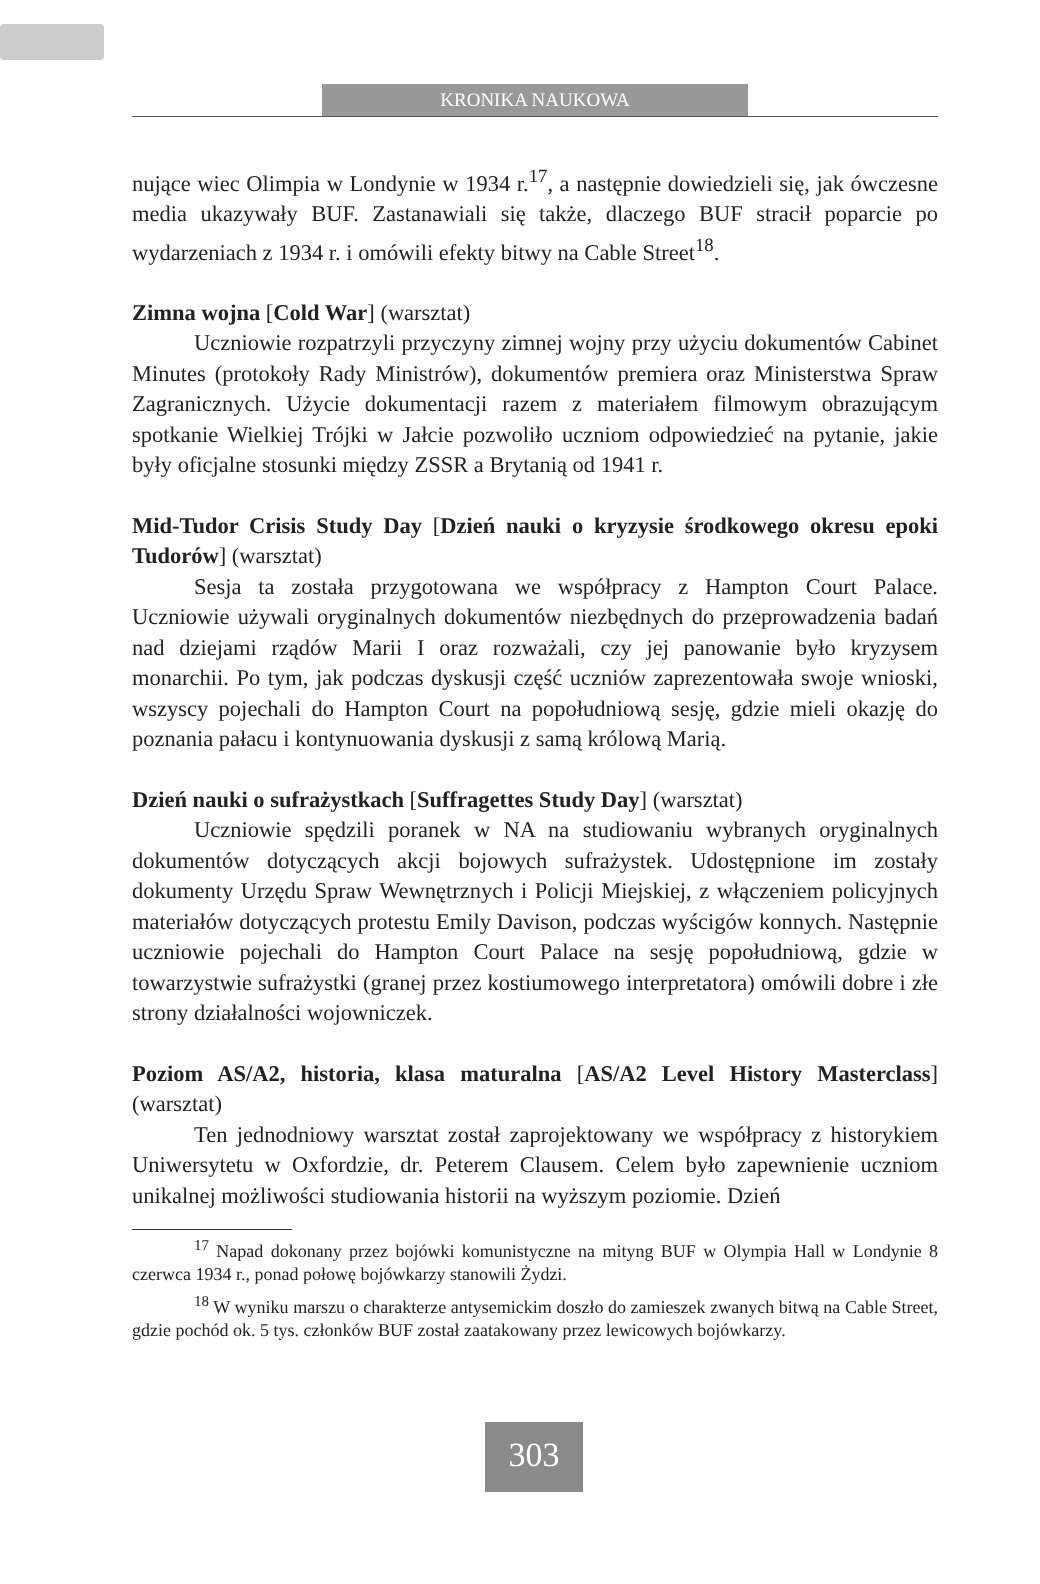KRONIKA NAUKOWA
nujące wiec Olimpia w Londynie w 1934 r.<sup>17</sup>, a następnie dowiedzieli się, jak ówczesne media ukazywały BUF. Zastanawiali się także, dlaczego BUF stracił poparcie po wydarzeniach z 1934 r. i omówili efekty bitwy na Cable Street<sup>18</sup>.
Zimna wojna [Cold War] (warsztat)
Uczniowie rozpatrzyli przyczyny zimnej wojny przy użyciu dokumentów Cabinet Minutes (protokoły Rady Ministrów), dokumentów premiera oraz Ministerstwa Spraw Zagranicznych. Użycie dokumentacji razem z materiałem filmowym obrazującym spotkanie Wielkiej Trójki w Jałcie pozwoliło uczniom odpowiedzieć na pytanie, jakie były oficjalne stosunki między ZSSR a Brytanią od 1941 r.
Mid-Tudor Crisis Study Day [Dzień nauki o kryzysie środkowego okresu epoki Tudorów] (warsztat)
Sesja ta została przygotowana we współpracy z Hampton Court Palace. Uczniowie używali oryginalnych dokumentów niezbędnych do przeprowadzenia badań nad dziejami rządów Marii I oraz rozważali, czy jej panowanie było kryzysem monarchii. Po tym, jak podczas dyskusji część uczniów zaprezentowała swoje wnioski, wszyscy pojechali do Hampton Court na popołudniową sesję, gdzie mieli okazję do poznania pałacu i kontynuowania dyskusji z samą królową Marią.
Dzień nauki o sufrażystkach [Suffragettes Study Day] (warsztat)
Uczniowie spędzili poranek w NA na studiowaniu wybranych oryginalnych dokumentów dotyczących akcji bojowych sufrażystek. Udostępnione im zostały dokumenty Urzędu Spraw Wewnętrznych i Policji Miejskiej, z włączeniem policyjnych materiałów dotyczących protestu Emily Davison, podczas wyścigów konnych. Następnie uczniowie pojechali do Hampton Court Palace na sesję popołudniową, gdzie w towarzystwie sufrażystki (granej przez kostiumowego interpretatora) omówili dobre i złe strony działalności wojowniczek.
Poziom AS/A2, historia, klasa maturalna [AS/A2 Level History Masterclass] (warsztat)
Ten jednodniowy warsztat został zaprojektowany we współpracy z historykiem Uniwersytetu w Oxfordzie, dr. Peterem Clausem. Celem było zapewnienie uczniom unikalnej możliwości studiowania historii na wyższym poziomie. Dzień
<sup>17</sup> Napad dokonany przez bojówki komunistyczne na mityng BUF w Olympia Hall w Londynie 8 czerwca 1934 r., ponad połowę bojówkarzy stanowili Żydzi.
<sup>18</sup> W wyniku marszu o charakterze antysemickim doszło do zamieszek zwanych bitwą na Cable Street, gdzie pochód ok. 5 tys. członków BUF został zaatakowany przez lewicowych bojówkarzy.
303